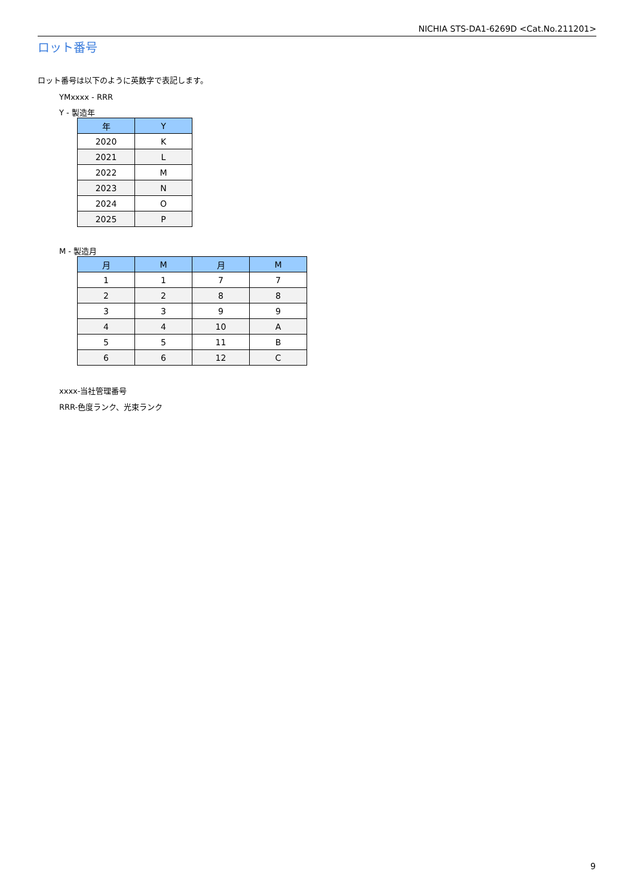NICHIA STS-DA1-6269D <Cat.No.211201>
ロット番号
ロット番号は以下のように英数字で表記します。
YMxxxx - RRR
Y - 製造年
| 年 | Y |
| --- | --- |
| 2020 | K |
| 2021 | L |
| 2022 | M |
| 2023 | N |
| 2024 | O |
| 2025 | P |
M - 製造月
| 月 | M | 月 | M |
| --- | --- | --- | --- |
| 1 | 1 | 7 | 7 |
| 2 | 2 | 8 | 8 |
| 3 | 3 | 9 | 9 |
| 4 | 4 | 10 | A |
| 5 | 5 | 11 | B |
| 6 | 6 | 12 | C |
xxxx-当社管理番号
RRR-色度ランク、光束ランク
9